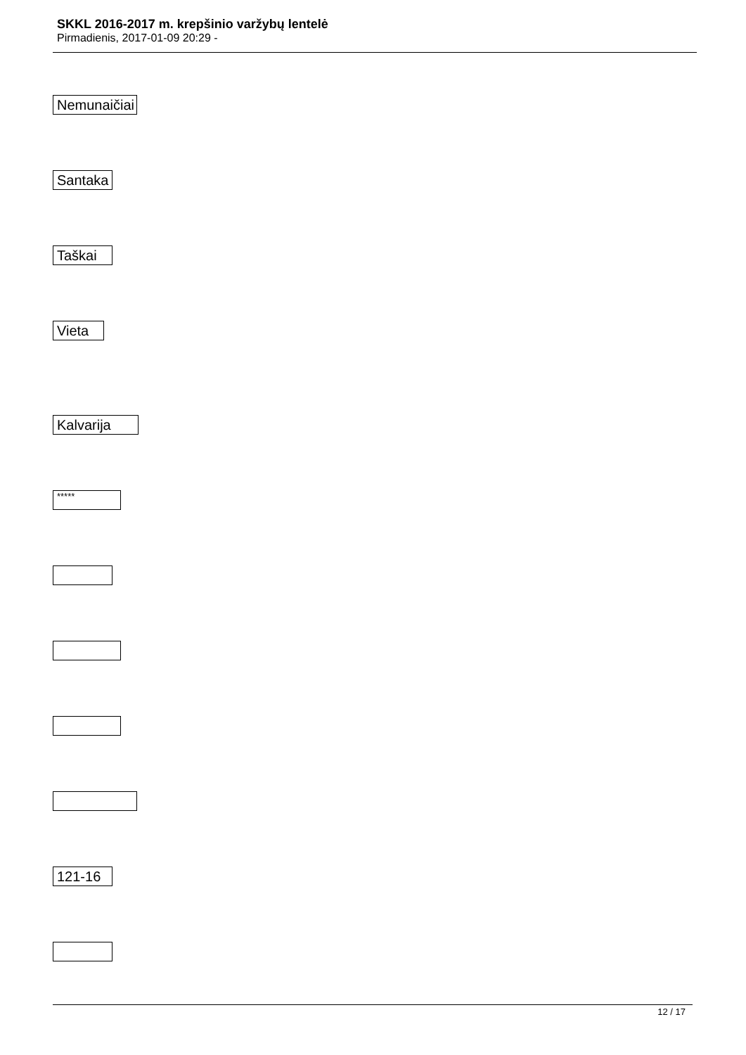SKKL 2016-2017 m. krepšinio varžybų lentelė
Pirmadienis, 2017-01-09 20:29 -
| Nemunaičiai Santaka Taškai Vieta Kalvarija ***** 121-16 |
12 / 17